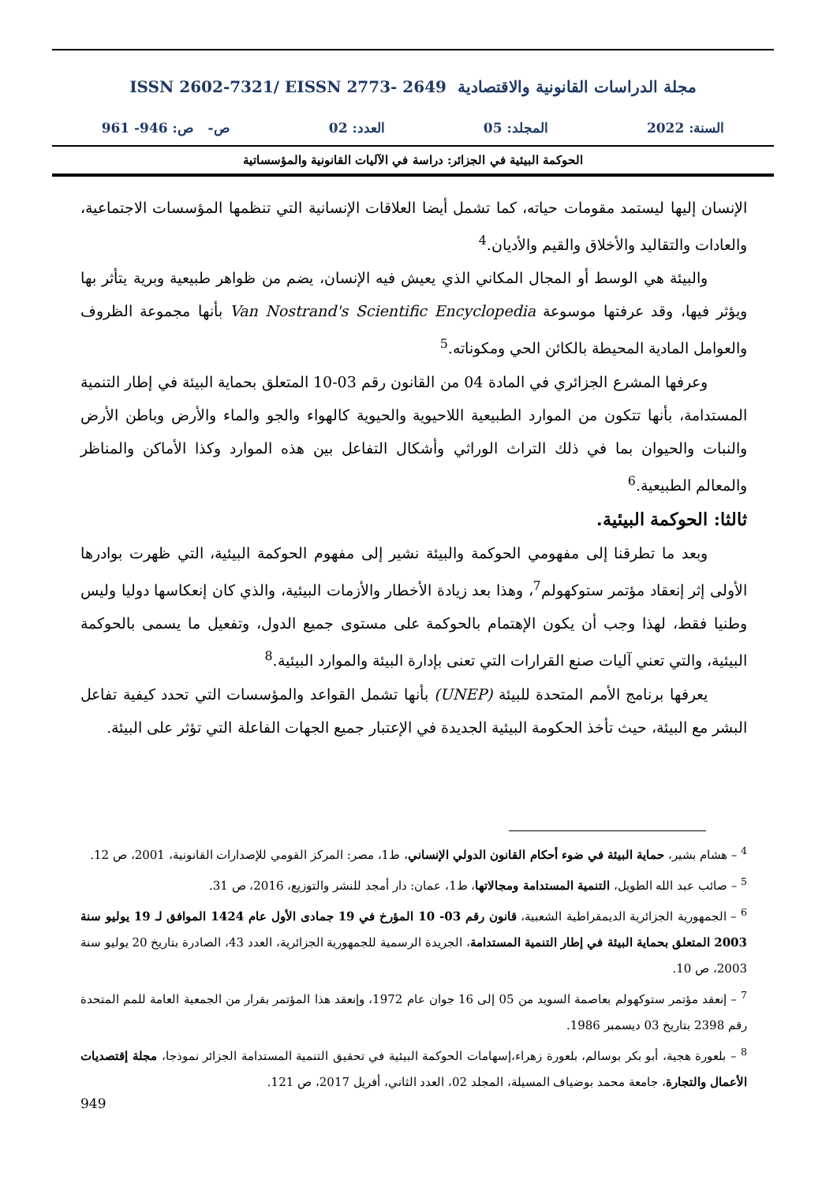مجلة الدراسات القانونية والاقتصادية ISSN 2602-7321/ EISSN 2773- 2649
السنة: 2022 المجلد: 05 العدد: 02 ص- ص: 946- 961
الحوكمة البيئية في الجزائر: دراسة في الآليات القانونية والمؤسساتية
الإنسان إليها ليستمد مقومات حياته، كما تشمل أيضا العلاقات الإنسانية التي تنظمها المؤسسات الاجتماعية، والعادات والتقاليد والأخلاق والقيم والأديان.<sup>4</sup>
والبيئة هي الوسط أو المجال المكاني الذي يعيش فيه الإنسان، يضم من ظواهر طبيعية وبرية يتأثر بها ويؤثر فيها، وقد عرفتها موسوعة Van Nostrand's Scientific Encyclopedia بأنها مجموعة الظروف والعوامل المادية المحيطة بالكائن الحي ومكوناته.<sup>5</sup>
وعرفها المشرع الجزائري في المادة 04 من القانون رقم 03-10 المتعلق بحماية البيئة في إطار التنمية المستدامة، بأنها تتكون من الموارد الطبيعية اللاحيوية والحيوية كالهواء والجو والماء والأرض وباطن الأرض والنبات والحيوان بما في ذلك التراث الوراثي وأشكال التفاعل بين هذه الموارد وكذا الأماكن والمناظر والمعالم الطبيعية.<sup>6</sup>
ثالثا: الحوكمة البيئية.
وبعد ما تطرقنا إلى مفهومي الحوكمة والبيئة نشير إلى مفهوم الحوكمة البيئية، التي ظهرت بوادرها الأولى إثر إنعقاد مؤتمر ستوكهولم<sup>7</sup>، وهذا بعد زيادة الأخطار والأزمات البيئية، والذي كان إنعكاسها دوليا وليس وطنيا فقط، لهذا وجب أن يكون الإهتمام بالحوكمة على مستوى جميع الدول، وتفعيل ما يسمى بالحوكمة البيئية، والتي تعني آليات صنع القرارات التي تعنى بإدارة البيئة والموارد البيئية.<sup>8</sup>
يعرفها برنامج الأمم المتحدة للبيئة (UNEP) بأنها تشمل القواعد والمؤسسات التي تحدد كيفية تفاعل البشر مع البيئة، حيث تأخذ الحكومة البيئية الجديدة في الإعتبار جميع الجهات الفاعلة التي تؤثر على البيئة.
<sup>4</sup> – هشام بشير، حماية البيئة في ضوء أحكام القانون الدولي الإنساني، ط1، مصر: المركز القومي للإصدارات القانونية، 2001، ص 12.
<sup>5</sup> – صائب عبد الله الطويل، التنمية المستدامة ومجالاتها، ط1، عمان: دار أمجد للنشر والتوزيع، 2016، ص 31.
<sup>6</sup> – الجمهورية الجزائرية الديمقراطية الشعبية، قانون رقم 03- 10 المؤرخ في 19 جمادى الأول عام 1424 الموافق لـ 19 يوليو سنة 2003 المتعلق بحماية البيئة في إطار التنمية المستدامة، الجريدة الرسمية للجمهورية الجزائرية، العدد 43، الصادرة بتاريخ 20 يوليو سنة 2003، ص 10.
<sup>7</sup> – إنعقد مؤتمر ستوكهولم بعاصمة السويد من 05 إلى 16 جوان عام 1972، وإنعقد هذا المؤتمر بقرار من الجمعية العامة للمم المتحدة رقم 2398 بتاريخ 03 ديسمبر 1986.
<sup>8</sup> – بلعورة هجية، أبو بكر بوسالم، بلعورة زهراء،إسهامات الحوكمة البيئية في تحقيق التنمية المستدامة الجزائر نموذجا، مجلة إقتصديات الأعمال والتجارة، جامعة محمد بوضياف المسيلة، المجلد 02، العدد الثاني، أفريل 2017، ص 121.
949